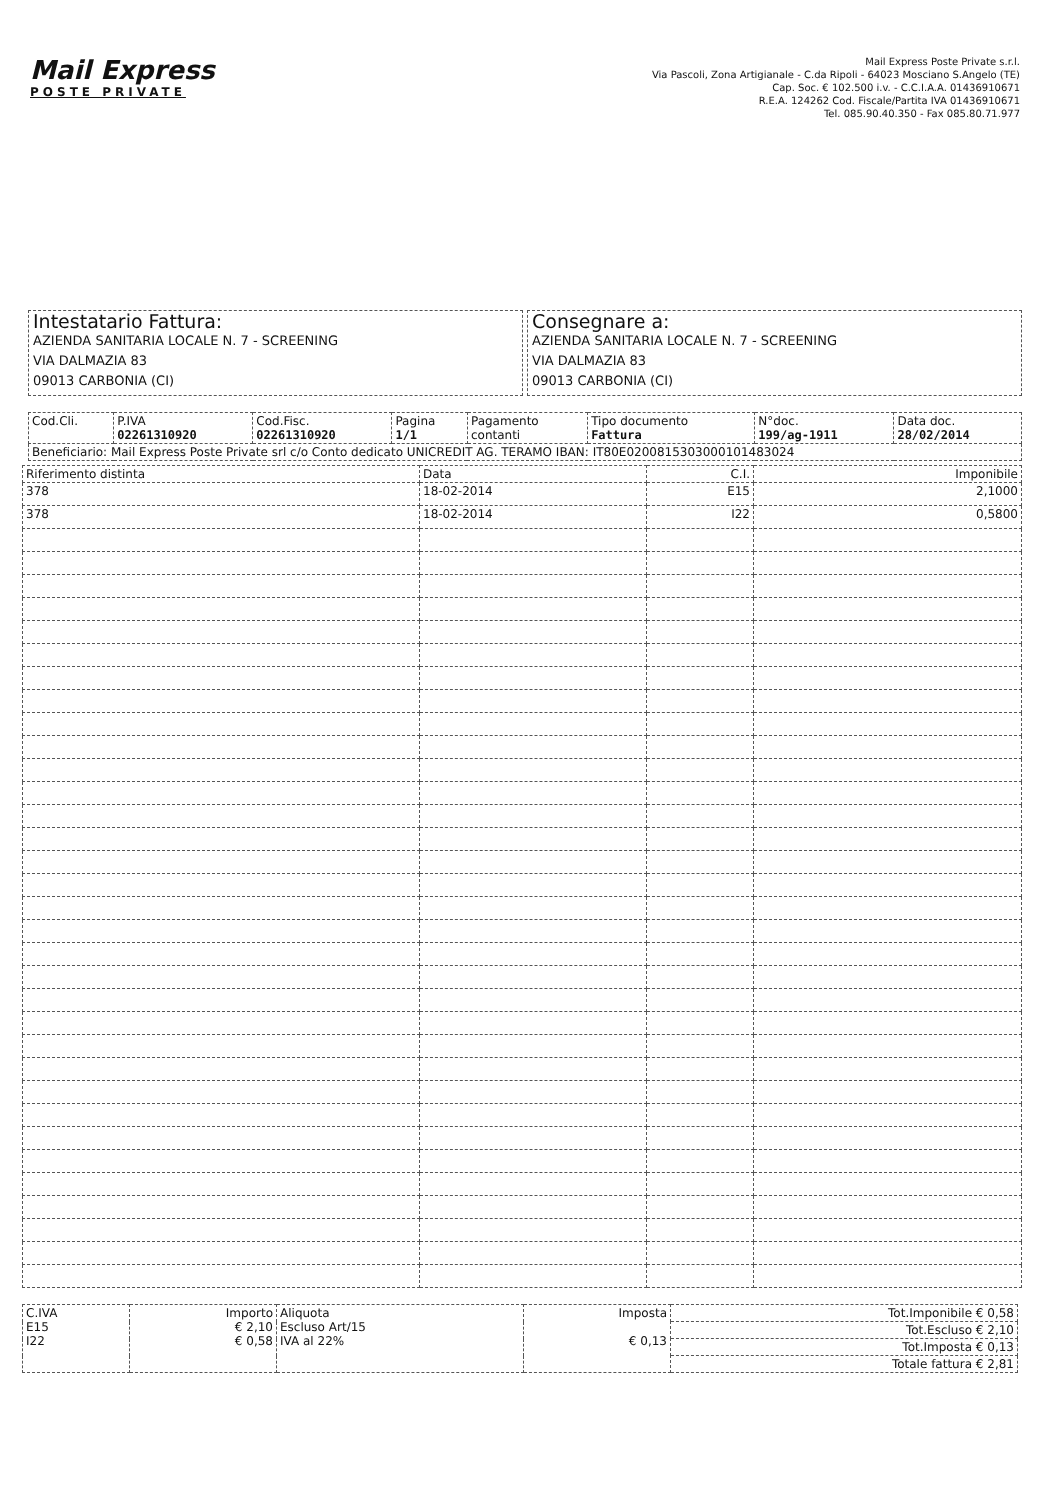Mail Express
POSTE PRIVATE
Mail Express Poste Private s.r.l.
Via Pascoli, Zona Artigianale - C.da Ripoli - 64023 Mosciano S.Angelo (TE)
Cap. Soc. € 102.500 i.v. - C.C.I.A.A. 01436910671
R.E.A. 124262 Cod. Fiscale/Partita IVA 01436910671
Tel. 085.90.40.350 - Fax 085.80.71.977
Intestatario Fattura:
AZIENDA SANITARIA LOCALE N. 7 - SCREENING
VIA DALMAZIA 83
09013 CARBONIA (CI)
Consegnare a:
AZIENDA SANITARIA LOCALE N. 7 - SCREENING
VIA DALMAZIA 83
09013 CARBONIA (CI)
| Cod.Cli. | P.IVA 02261310920 | Cod.Fisc. 02261310920 | Pagina 1/1 | Pagamento contanti | Tipo documento Fattura | N°doc. 199/ag-1911 | Data doc. 28/02/2014 |
| Beneficiario: Mail Express Poste Private srl c/o Conto dedicato UNICREDIT AG. TERAMO IBAN: IT80E0200815303000101483024 | | | | | | | |
| Riferimento distinta | Data | C.I. | Imponibile |
| --- | --- | --- | --- |
| 378 | 18-02-2014 | E15 | 2,1000 |
| 378 | 18-02-2014 | I22 | 0,5800 |
| C.IVA E15 I22 | Importo € 2,10 € 0,58 | Aliquota Escluso Art/15 IVA al 22% | Imposta € 0,13 | Tot.Imponibile € 0,58 |
| | | | | Tot.Escluso € 2,10 |
| | | | | Tot.Imposta € 0,13 |
| | | | | Totale fattura € 2,81 |